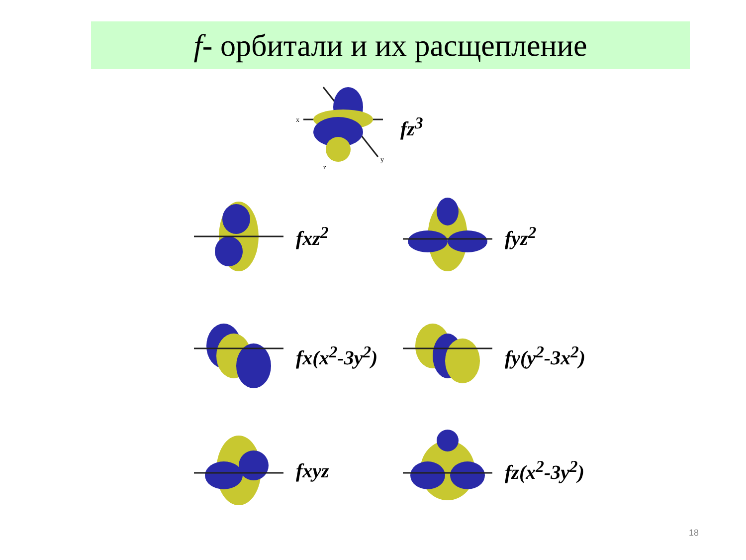f- орбитали и их расщепление
x
z
y
fz<sup>3</sup>
fxz<sup>2</sup> fyz<sup>2</sup>
fx(x<sup>2</sup>-3y<sup>2</sup>) fy(y<sup>2</sup>-3x<sup>2</sup>)
fxyz fz(x<sup>2</sup>-3y<sup>2</sup>)
18